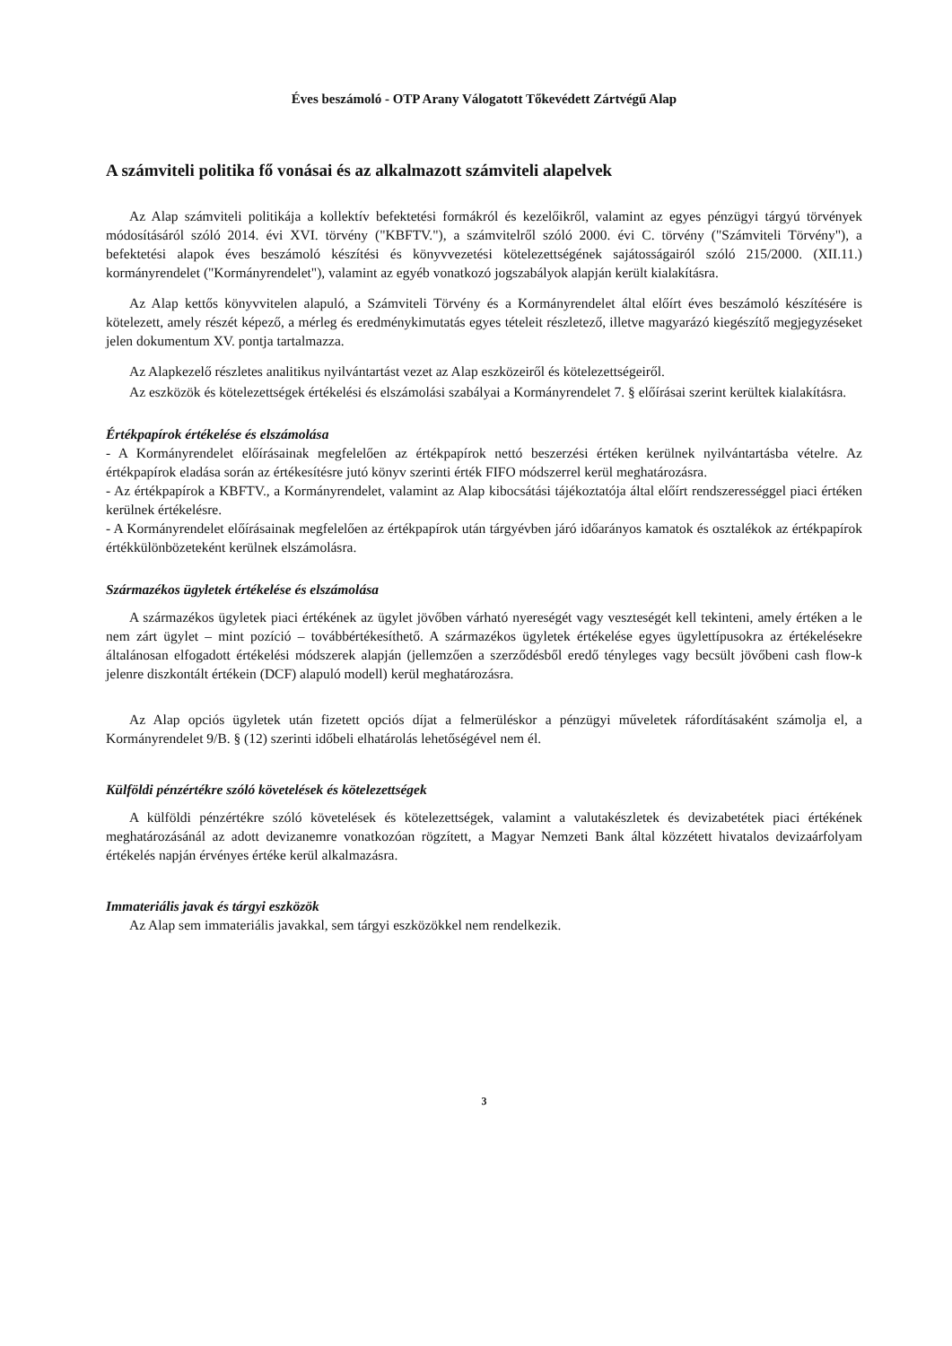Éves beszámoló - OTP Arany Válogatott Tőkevédett Zártvégű Alap
A számviteli politika fő vonásai és az alkalmazott számviteli alapelvek
Az Alap számviteli politikája a kollektív befektetési formákról és kezelőikről, valamint az egyes pénzügyi tárgyú törvények módosításáról szóló 2014. évi XVI. törvény ("KBFTV."), a számvitelről szóló 2000. évi C. törvény ("Számviteli Törvény"), a befektetési alapok éves beszámoló készítési és könyvvezetési kötelezettségének sajátosságairól szóló 215/2000. (XII.11.) kormányrendelet ("Kormányrendelet"), valamint az egyéb vonatkozó jogszabályok alapján került kialakításra.
Az Alap kettős könyvvitelen alapuló, a Számviteli Törvény és a Kormányrendelet által előírt éves beszámoló készítésére is kötelezett, amely részét képező, a mérleg és eredménykimutatás egyes tételeit részletező, illetve magyarázó kiegészítő megjegyzéseket jelen dokumentum XV. pontja tartalmazza.
Az Alapkezelő részletes analitikus nyilvántartást vezet az Alap eszközeiről és kötelezettségeiről.
Az eszközök és kötelezettségek értékelési és elszámolási szabályai a Kormányrendelet 7. § előírásai szerint kerültek kialakításra.
Értékpapírok értékelése és elszámolása
- A Kormányrendelet előírásainak megfelelően az értékpapírok nettó beszerzési értéken kerülnek nyilvántartásba vételre. Az értékpapírok eladása során az értékesítésre jutó könyv szerinti érték FIFO módszerrel kerül meghatározásra.
- Az értékpapírok a KBFTV., a Kormányrendelet, valamint az Alap kibocsátási tájékoztatója által előírt rendszerességgel piaci értéken kerülnek értékelésre.
- A Kormányrendelet előírásainak megfelelően az értékpapírok után tárgyévben járó időarányos kamatok és osztalékok az értékpapírok értékkülönbözeteként kerülnek elszámolásra.
Származékos ügyletek értékelése és elszámolása
A származékos ügyletek piaci értékének az ügylet jövőben várható nyereségét vagy veszteségét kell tekinteni, amely értéken a le nem zárt ügylet – mint pozíció – továbbértékesíthető. A származékos ügyletek értékelése egyes ügylettípusokra az értékelésekre általánosan elfogadott értékelési módszerek alapján (jellemzően a szerződésből eredő tényleges vagy becsült jövőbeni cash flow-k jelenre diszkontált értékein (DCF) alapuló modell) kerül meghatározásra.
Az Alap opciós ügyletek után fizetett opciós díjat a felmerüléskor a pénzügyi műveletek ráfordításaként számolja el, a Kormányrendelet 9/B. § (12) szerinti időbeli elhatárolás lehetőségével nem él.
Külföldi pénzértékre szóló követelések és kötelezettségek
A külföldi pénzértékre szóló követelések és kötelezettségek, valamint a valutakészletek és devizabetétek piaci értékének meghatározásánál az adott devizanemre vonatkozóan rögzített, a Magyar Nemzeti Bank által közzétett hivatalos devizaárfolyam értékelés napján érvényes értéke kerül alkalmazásra.
Immateriális javak és tárgyi eszközök
Az Alap sem immateriális javakkal, sem tárgyi eszközökkel nem rendelkezik.
3